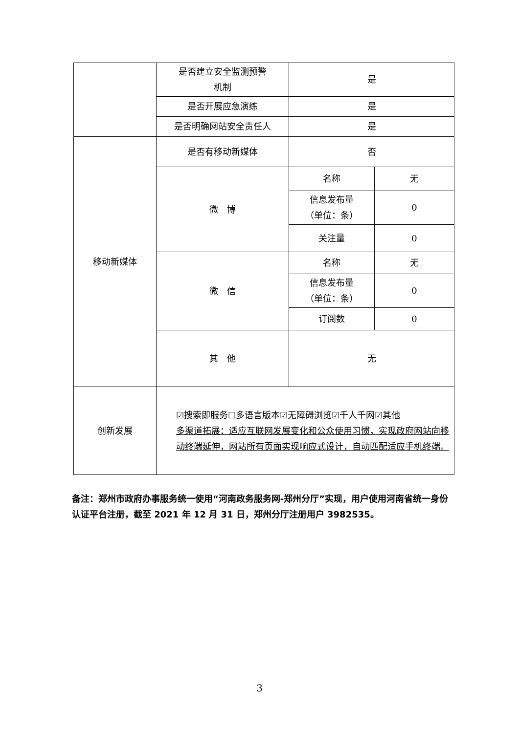| | 是否建立安全监测预警 机制 | 是 | |
| | 是否开展应急演练 | 是 | |
| | 是否明确网站安全责任人 | 是 | |
| 移动新媒体 | 是否有移动新媒体 | 否 | |
| | 微 博 | 名称 | 无 |
| | | 信息发布量 （单位：条） | 0 |
| | | 关注量 | 0 |
| | 微 信 | 名称 | 无 |
| | | 信息发布量 （单位：条） | 0 |
| | | 订阅数 | 0 |
| | 其 他 | 无 | |
| 创新发展 | ☑搜索即服务☐多语言版本☑无障碍浏览☑千人千网☑其他 多渠道拓展：适应互联网发展变化和公众使用习惯，实现政府网站向移动终端延伸，网站所有页面实现响应式设计，自动匹配适应手机终端。 | | |
备注：郑州市政府办事服务统一使用“河南政务服务网-郑州分厅”实现，用户使用河南省统一身份认证平台注册，截至 2021 年 12 月 31 日，郑州分厅注册用户 3982535。
3